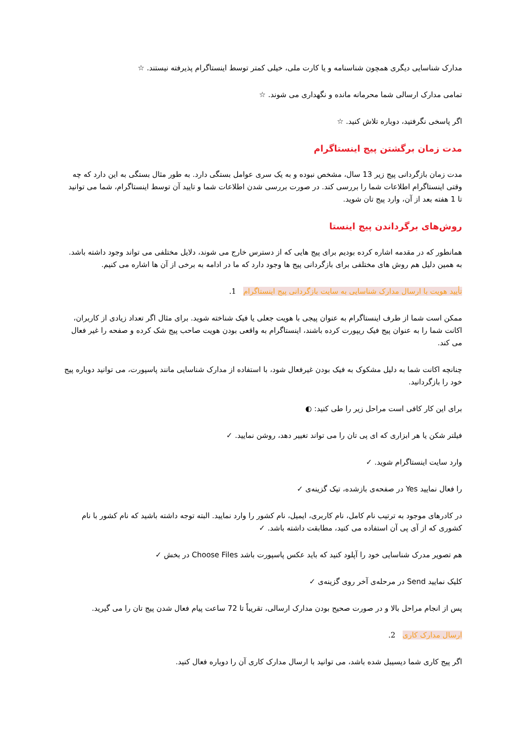مدارک شناسایی دیگری همچون شناسنامه و یا کارت ملی، خیلی کمتر توسط اینستاگرام پذیرفته نیستند. ☆
تمامی مدارک ارسالی شما محرمانه مانده و نگهداری می شوند. ☆
اگر پاسخی نگرفتید، دوباره تلاش کنید. ☆
مدت زمان برگشتن پیج اینستاگرام
مدت زمان بازگردانی پیج زیر 13 سال، مشخص نبوده و به یک سری عوامل بستگی دارد. به طور مثال بستگی به این دارد که چه وقتی اینستاگرام اطلاعات شما را بررسی کند. در صورت بررسی شدن اطلاعات شما و تایید آن توسط اینستاگرام، شما می توانید تا 1 هفته بعد از آن، وارد پیج تان شوید.
روش‌های برگرداندن پیج اینستا
همانطور که در مقدمه اشاره کرده بودیم برای پیج هایی که از دسترس خارج می شوند، دلایل مختلفی می تواند وجود داشته باشد. به همین دلیل هم روش های مختلفی برای بازگردانی پیج ها وجود دارد که ما در ادامه به برخی از آن ها اشاره می کنیم.
تأیید هویت با ارسال مدارک شناسایی به سایت بازگردانی پیج اینستاگرام 1.
ممکن است شما از طرف اینستاگرام به عنوان پیجی با هویت جعلی یا فیک شناخته شوید. برای مثال اگر تعداد زیادی از کاربران، اکانت شما را به عنوان پیج فیک ریپورت کرده باشند، اینستاگرام به واقعی بودن هویت صاحب پیج شک کرده و صفحه را غیر فعال می کند.
چنانچه اکانت شما به دلیل مشکوک به فیک بودن غیرفعال شود، با استفاده از مدارک شناسایی مانند پاسپورت، می توانید دوباره پیج خود را بازگردانید.
برای این کار کافی است مراحل زیر را طی کنید: ◐
فیلتر شکن یا هر ابزاری که ای پی تان را می تواند تغییر دهد، روشن نمایید. ✓
وارد سایت اینستاگرام شوید. ✓
را فعال نمایید Yes در صفحه‌ی بازشده، تیک گزینه‌ی ✓
در کادرهای موجود به ترتیب نام کامل، نام کاربری، ایمیل، نام کشور را وارد نمایید. البته توجه داشته باشید که نام کشور با نام کشوری که از آی پی آن استفاده می کنید، مطابقت داشته باشد. ✓
هم تصویر مدرک شناسایی خود را آپلود کنید که باید عکس پاسپورت باشد Choose Files در بخش ✓
کلیک نمایید Send در مرحله‌ی آخر روی گزینه‌ی ✓
پس از انجام مراحل بالا و در صورت صحیح بودن مدارک ارسالی، تقریباً تا 72 ساعت پیام فعال شدن پیج تان را می گیرید.
ارسال مدارک کاری 2.
اگر پیج کاری شما دیسیبل شده باشد، می توانید با ارسال مدارک کاری آن را دوباره فعال کنید.